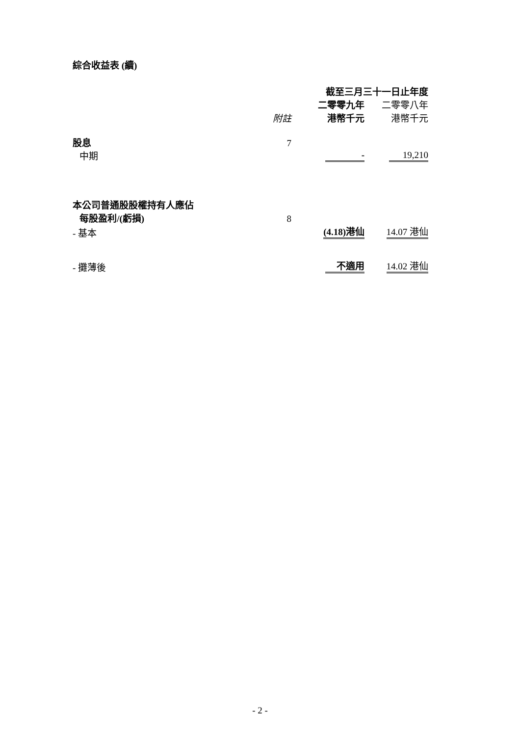綜合收益表 (續)
| | | 截至三月三十一日止年度 | |
| | | 二零零九年 | 二零零八年 |
| | 附註 | 港幣千元 | 港幣千元 |
| 股息 | 7 | | |
| 中期 | | - | 19,210 |
| 本公司普通股股權持有人應佔 | | | |
| 每股盈利/(虧損) | 8 | | |
| - 基本 | | (4.18)港仙 | 14.07 港仙 |
| - 攤薄後 | | 不適用 | 14.02 港仙 |
- 2 -